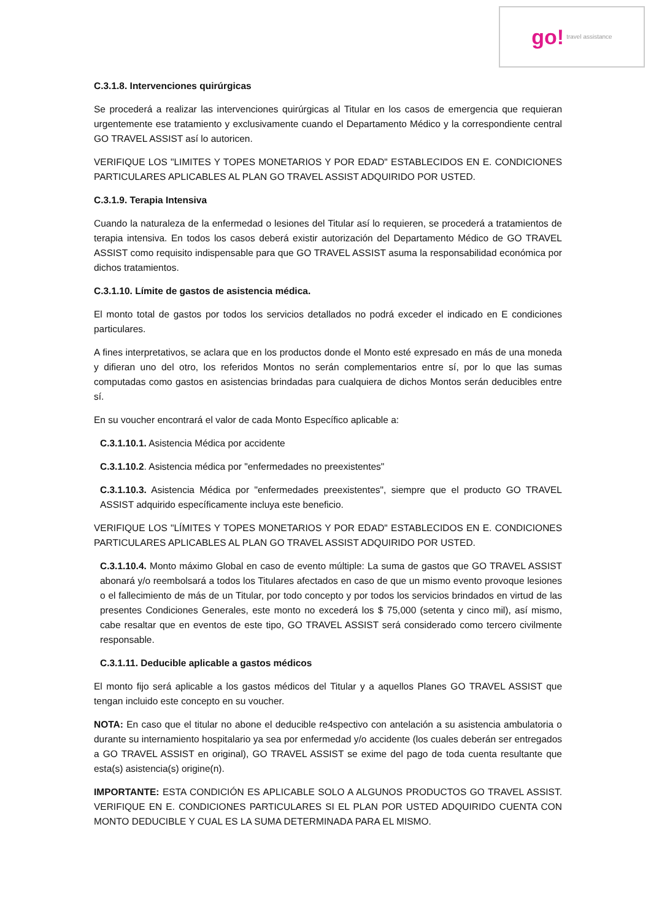go! travel assistance
C.3.1.8. Intervenciones quirúrgicas
Se procederá a realizar las intervenciones quirúrgicas al Titular en los casos de emergencia que requieran urgentemente ese tratamiento y exclusivamente cuando el Departamento Médico y la correspondiente central GO TRAVEL ASSIST así lo autoricen.
VERIFIQUE LOS "LIMITES Y TOPES MONETARIOS Y POR EDAD" ESTABLECIDOS EN E. CONDICIONES PARTICULARES APLICABLES AL PLAN GO TRAVEL ASSIST ADQUIRIDO POR USTED.
C.3.1.9. Terapia Intensiva
Cuando la naturaleza de la enfermedad o lesiones del Titular así lo requieren, se procederá a tratamientos de terapia intensiva. En todos los casos deberá existir autorización del Departamento Médico de GO TRAVEL ASSIST como requisito indispensable para que GO TRAVEL ASSIST asuma la responsabilidad económica por dichos tratamientos.
C.3.1.10. Límite de gastos de asistencia médica.
El monto total de gastos por todos los servicios detallados no podrá exceder el indicado en E condiciones particulares.
A fines interpretativos, se aclara que en los productos donde el Monto esté expresado en más de una moneda y difieran uno del otro, los referidos Montos no serán complementarios entre sí, por lo que las sumas computadas como gastos en asistencias brindadas para cualquiera de dichos Montos serán deducibles entre sí.
En su voucher encontrará el valor de cada Monto Específico aplicable a:
C.3.1.10.1. Asistencia Médica por accidente
C.3.1.10.2. Asistencia médica por "enfermedades no preexistentes"
C.3.1.10.3. Asistencia Médica por "enfermedades preexistentes", siempre que el producto GO TRAVEL ASSIST adquirido específicamente incluya este beneficio.
VERIFIQUE LOS "LÍMITES Y TOPES MONETARIOS Y POR EDAD" ESTABLECIDOS EN E. CONDICIONES PARTICULARES APLICABLES AL PLAN GO TRAVEL ASSIST ADQUIRIDO POR USTED.
C.3.1.10.4. Monto máximo Global en caso de evento múltiple: La suma de gastos que GO TRAVEL ASSIST abonará y/o reembolsará a todos los Titulares afectados en caso de que un mismo evento provoque lesiones o el fallecimiento de más de un Titular, por todo concepto y por todos los servicios brindados en virtud de las presentes Condiciones Generales, este monto no excederá los $ 75,000 (setenta y cinco mil), así mismo, cabe resaltar que en eventos de este tipo, GO TRAVEL ASSIST será considerado como tercero civilmente responsable.
C.3.1.11. Deducible aplicable a gastos médicos
El monto fijo será aplicable a los gastos médicos del Titular y a aquellos Planes GO TRAVEL ASSIST que tengan incluido este concepto en su voucher.
NOTA: En caso que el titular no abone el deducible re4spectivo con antelación a su asistencia ambulatoria o durante su internamiento hospitalario ya sea por enfermedad y/o accidente (los cuales deberán ser entregados a GO TRAVEL ASSIST en original), GO TRAVEL ASSIST se exime del pago de toda cuenta resultante que esta(s) asistencia(s) origine(n).
IMPORTANTE: ESTA CONDICIÓN ES APLICABLE SOLO A ALGUNOS PRODUCTOS GO TRAVEL ASSIST. VERIFIQUE EN E. CONDICIONES PARTICULARES SI EL PLAN POR USTED ADQUIRIDO CUENTA CON MONTO DEDUCIBLE Y CUAL ES LA SUMA DETERMINADA PARA EL MISMO.